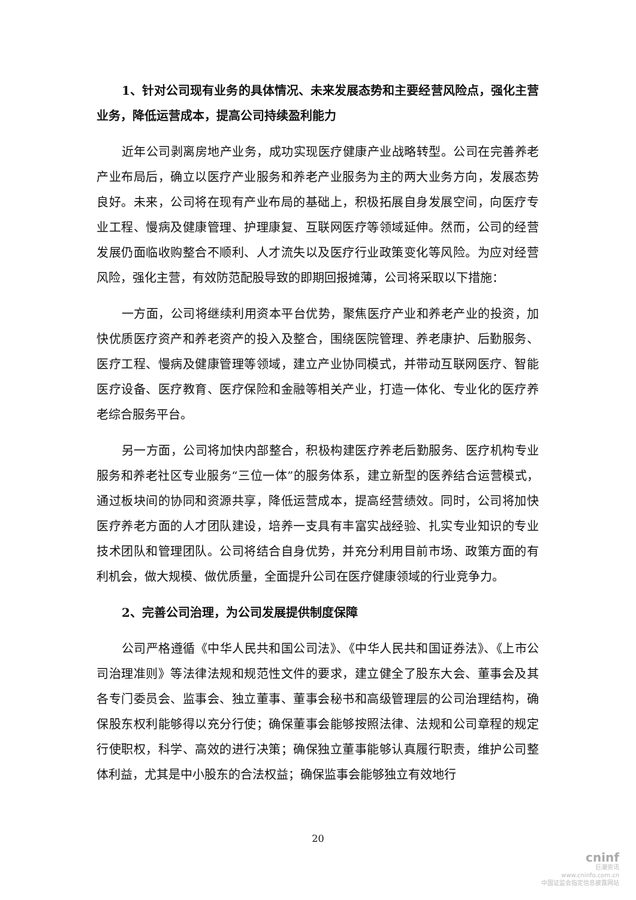1、针对公司现有业务的具体情况、未来发展态势和主要经营风险点，强化主营业务，降低运营成本，提高公司持续盈利能力
近年公司剥离房地产业务，成功实现医疗健康产业战略转型。公司在完善养老产业布局后，确立以医疗产业服务和养老产业服务为主的两大业务方向，发展态势良好。未来，公司将在现有产业布局的基础上，积极拓展自身发展空间，向医疗专业工程、慢病及健康管理、护理康复、互联网医疗等领域延伸。然而，公司的经营发展仍面临收购整合不顺利、人才流失以及医疗行业政策变化等风险。为应对经营风险，强化主营，有效防范配股导致的即期回报摊薄，公司将采取以下措施：
一方面，公司将继续利用资本平台优势，聚焦医疗产业和养老产业的投资，加快优质医疗资产和养老资产的投入及整合，围绕医院管理、养老康护、后勤服务、医疗工程、慢病及健康管理等领域，建立产业协同模式，并带动互联网医疗、智能医疗设备、医疗教育、医疗保险和金融等相关产业，打造一体化、专业化的医疗养老综合服务平台。
另一方面，公司将加快内部整合，积极构建医疗养老后勤服务、医疗机构专业服务和养老社区专业服务“三位一体”的服务体系，建立新型的医养结合运营模式，通过板块间的协同和资源共享，降低运营成本，提高经营绩效。同时，公司将加快医疗养老方面的人才团队建设，培养一支具有丰富实战经验、扎实专业知识的专业技术团队和管理团队。公司将结合自身优势，并充分利用目前市场、政策方面的有利机会，做大规模、做优质量，全面提升公司在医疗健康领域的行业竞争力。
2、完善公司治理，为公司发展提供制度保障
公司严格遵循《中华人民共和国公司法》、《中华人民共和国证券法》、《上市公司治理准则》等法律法规和规范性文件的要求，建立健全了股东大会、董事会及其各专门委员会、监事会、独立董事、董事会秘书和高级管理层的公司治理结构，确保股东权利能够得以充分行使；确保董事会能够按照法律、法规和公司章程的规定行使职权，科学、高效的进行决策；确保独立董事能够认真履行职责，维护公司整体利益，尤其是中小股东的合法权益；确保监事会能够独立有效地行
20
cninf
巨潮资讯
www.cninfo.com.cn
中国证监会指定信息披露网站